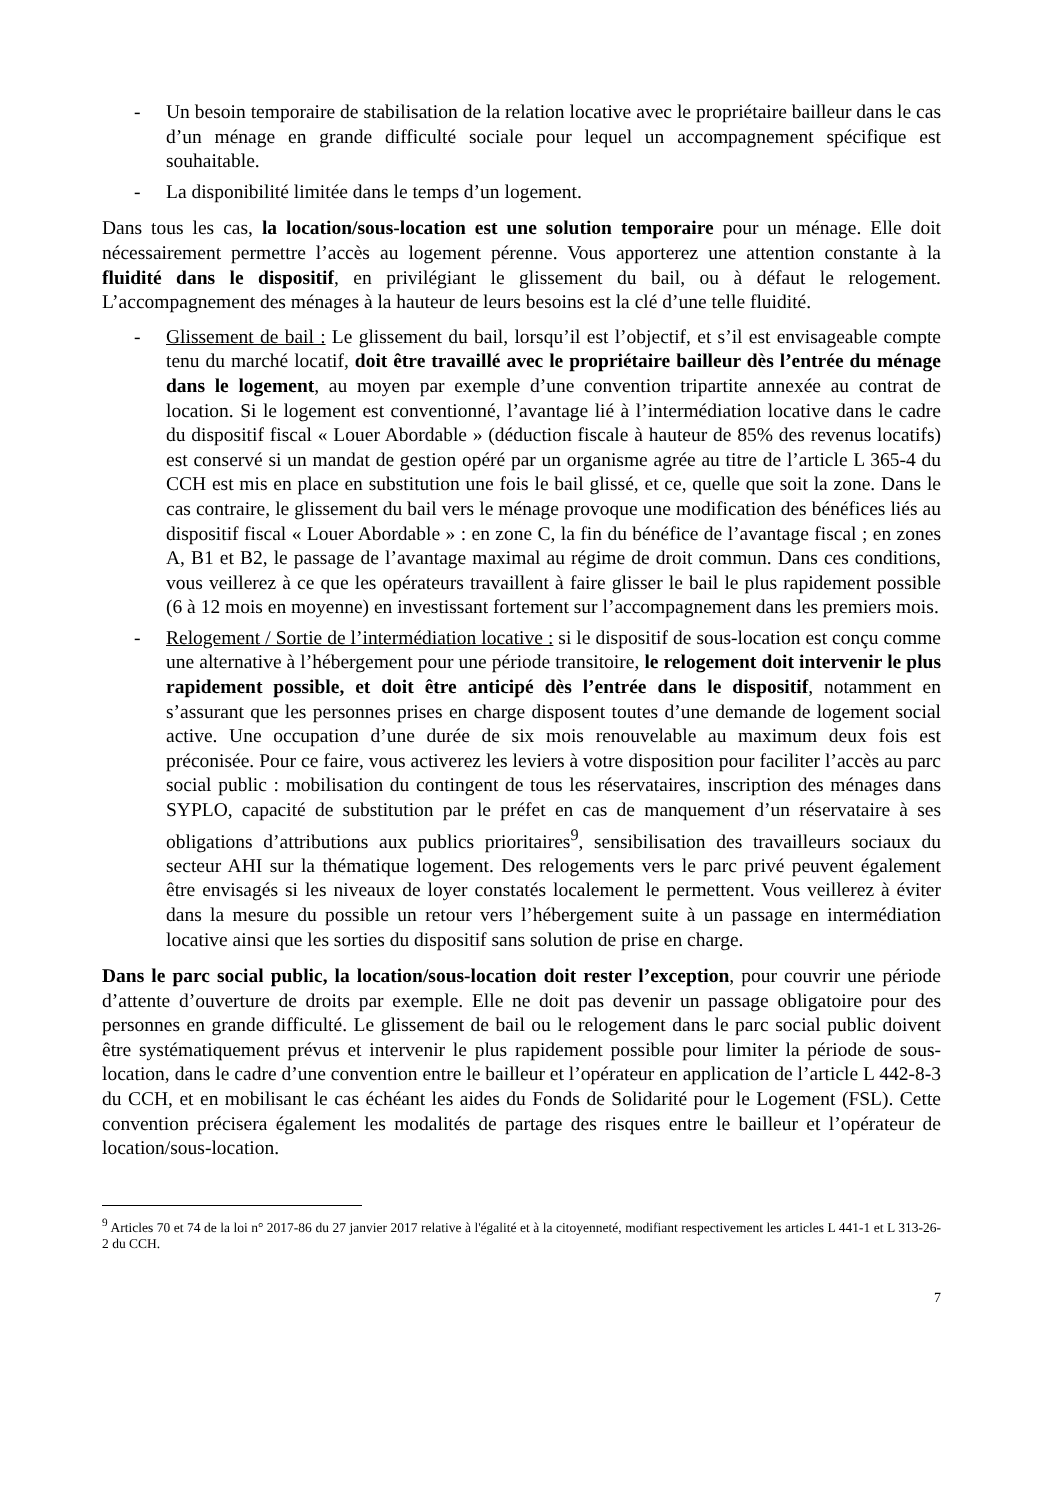- Un besoin temporaire de stabilisation de la relation locative avec le propriétaire bailleur dans le cas d’un ménage en grande difficulté sociale pour lequel un accompagnement spécifique est souhaitable.
- La disponibilité limitée dans le temps d’un logement.
Dans tous les cas, la location/sous-location est une solution temporaire pour un ménage. Elle doit nécessairement permettre l’accès au logement pérenne. Vous apporterez une attention constante à la fluidité dans le dispositif, en privilégiant le glissement du bail, ou à défaut le relogement. L’accompagnement des ménages à la hauteur de leurs besoins est la clé d’une telle fluidité.
- Glissement de bail : Le glissement du bail, lorsqu’il est l’objectif, et s’il est envisageable compte tenu du marché locatif, doit être travaillé avec le propriétaire bailleur dès l’entrée du ménage dans le logement, au moyen par exemple d’une convention tripartite annexée au contrat de location. Si le logement est conventionné, l’avantage lié à l’intermédiation locative dans le cadre du dispositif fiscal « Louer Abordable » (déduction fiscale à hauteur de 85% des revenus locatifs) est conservé si un mandat de gestion opéré par un organisme agrée au titre de l’article L 365-4 du CCH est mis en place en substitution une fois le bail glissé, et ce, quelle que soit la zone. Dans le cas contraire, le glissement du bail vers le ménage provoque une modification des bénéfices liés au dispositif fiscal « Louer Abordable » : en zone C, la fin du bénéfice de l’avantage fiscal ; en zones A, B1 et B2, le passage de l’avantage maximal au régime de droit commun. Dans ces conditions, vous veillerez à ce que les opérateurs travaillent à faire glisser le bail le plus rapidement possible (6 à 12 mois en moyenne) en investissant fortement sur l’accompagnement dans les premiers mois.
- Relogement / Sortie de l’intermédiation locative : si le dispositif de sous-location est conçu comme une alternative à l’hébergement pour une période transitoire, le relogement doit intervenir le plus rapidement possible, et doit être anticipé dès l’entrée dans le dispositif, notamment en s’assurant que les personnes prises en charge disposent toutes d’une demande de logement social active. Une occupation d’une durée de six mois renouvelable au maximum deux fois est préconisée. Pour ce faire, vous activerez les leviers à votre disposition pour faciliter l’accès au parc social public : mobilisation du contingent de tous les réservataires, inscription des ménages dans SYPLO, capacité de substitution par le préfet en cas de manquement d’un réservataire à ses obligations d’attributions aux publics prioritaires<sup>9</sup>, sensibilisation des travailleurs sociaux du secteur AHI sur la thématique logement. Des relogements vers le parc privé peuvent également être envisagés si les niveaux de loyer constatés localement le permettent. Vous veillerez à éviter dans la mesure du possible un retour vers l’hébergement suite à un passage en intermédiation locative ainsi que les sorties du dispositif sans solution de prise en charge.
Dans le parc social public, la location/sous-location doit rester l’exception, pour couvrir une période d’attente d’ouverture de droits par exemple. Elle ne doit pas devenir un passage obligatoire pour des personnes en grande difficulté. Le glissement de bail ou le relogement dans le parc social public doivent être systématiquement prévus et intervenir le plus rapidement possible pour limiter la période de sous-location, dans le cadre d’une convention entre le bailleur et l’opérateur en application de l’article L 442-8-3 du CCH, et en mobilisant le cas échéant les aides du Fonds de Solidarité pour le Logement (FSL). Cette convention précisera également les modalités de partage des risques entre le bailleur et l’opérateur de location/sous-location.
<sup>9</sup> Articles 70 et 74 de la loi n° 2017-86 du 27 janvier 2017 relative à l'égalité et à la citoyenneté, modifiant respectivement les articles L 441-1 et L 313-26-2 du CCH.
7